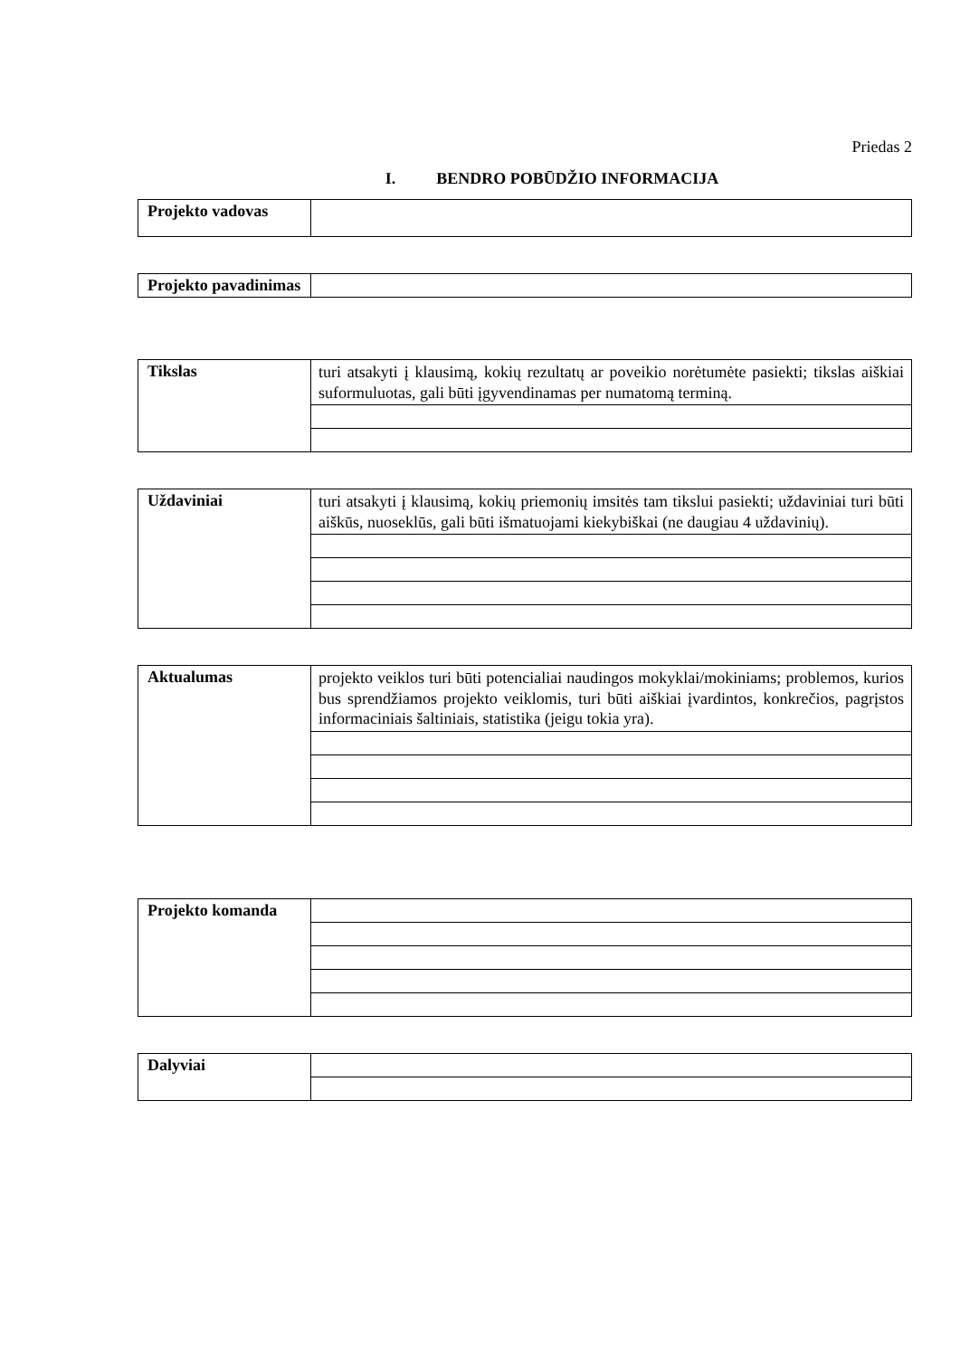Priedas 2
I. BENDRO POBŪDŽIO INFORMACIJA
| Projekto vadovas | |
| Projekto pavadinimas | |
| Tikslas | turi atsakyti į klausimą, kokių rezultatų ar poveikio norėtumėte pasiekti; tikslas aiškiai suformuluotas, gali būti įgyvendinamas per numatomą terminą. |
| Uždaviniai | turi atsakyti į klausimą, kokių priemonių imsitės tam tikslui pasiekti; uždaviniai turi būti aiškūs, nuoseklūs, gali būti išmatuojami kiekybiškai (ne daugiau 4 uždavinių). |
| Aktualumas | projekto veiklos turi būti potencialiai naudingos mokyklai/mokiniams; problemos, kurios bus sprendžiamos projekto veiklomis, turi būti aiškiai įvardintos, konkrečios, pagrįstos informaciniais šaltiniais, statistika (jeigu tokia yra). |
| Projekto komanda | |
| Dalyviai | |